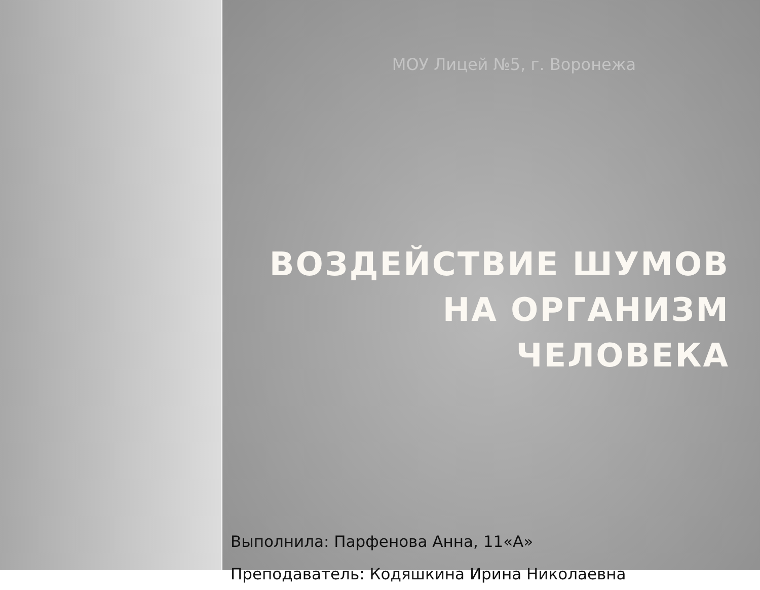МОУ Лицей №5, г. Воронежа
ВОЗДЕЙСТВИЕ ШУМОВ
НА ОРГАНИЗМ ЧЕЛОВЕКА
Выполнила: Парфенова Анна, 11«А»
Преподаватель: Кодяшкина Ирина Николаевна